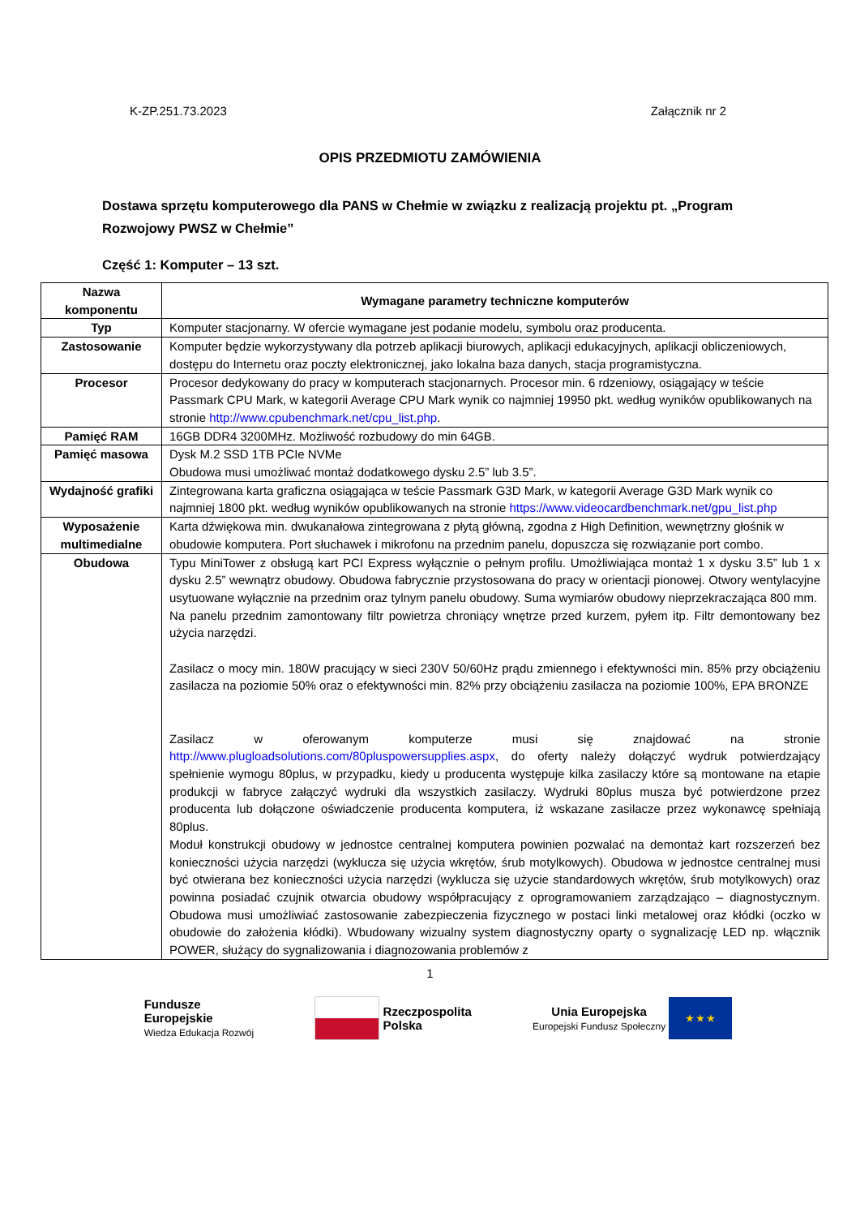K-ZP.251.73.2023 Załącznik nr 2
OPIS PRZEDMIOTU ZAMÓWIENIA
Dostawa sprzętu komputerowego dla PANS w Chełmie w związku z realizacją projektu pt. „Program Rozwojowy PWSZ w Chełmie”
Część 1: Komputer – 13 szt.
| Nazwa komponentu | Wymagane parametry techniczne komputerów |
| --- | --- |
| Typ | Komputer stacjonarny. W ofercie wymagane jest podanie modelu, symbolu oraz producenta. |
| Zastosowanie | Komputer będzie wykorzystywany dla potrzeb aplikacji biurowych, aplikacji edukacyjnych, aplikacji obliczeniowych, dostępu do Internetu oraz poczty elektronicznej, jako lokalna baza danych, stacja programistyczna. |
| Procesor | Procesor dedykowany do pracy w komputerach stacjonarnych. Procesor min. 6 rdzeniowy, osiągający w teście Passmark CPU Mark, w kategorii Average CPU Mark wynik co najmniej 19950 pkt. według wyników opublikowanych na stronie http://www.cpubenchmark.net/cpu_list.php . |
| Pamięć RAM | 16GB DDR4 3200MHz. Możliwość rozbudowy do min 64GB. |
| Pamięć masowa | Dysk M.2 SSD 1TB PCIe NVMe Obudowa musi umożliwać montaż dodatkowego dysku 2.5” lub 3.5”. |
| Wydajność grafiki | Zintegrowana karta graficzna osiągająca w teście Passmark G3D Mark, w kategorii Average G3D Mark wynik co najmniej 1800 pkt. według wyników opublikowanych na stronie https://www.videocardbenchmark.net/gpu_list.php |
| Wyposażenie multimedialne | Karta dźwiękowa min. dwukanałowa zintegrowana z płytą główną, zgodna z High Definition, wewnętrzny głośnik w obudowie komputera. Port słuchawek i mikrofonu na przednim panelu, dopuszcza się rozwiązanie port combo. |
| Obudowa | Typu MiniTower z obsługą kart PCI Express wyłącznie o pełnym profilu. Umożliwiająca montaż 1 x dysku 3.5” lub 1 x dysku 2.5” wewnątrz obudowy. Obudowa fabrycznie przystosowana do pracy w orientacji pionowej. Otwory wentylacyjne usytuowane wyłącznie na przednim oraz tylnym panelu obudowy. Suma wymiarów obudowy nieprzekraczająca 800 mm. Na panelu przednim zamontowany filtr powietrza chroniący wnętrze przed kurzem, pyłem itp. Filtr demontowany bez użycia narzędzi. Zasilacz o mocy min. 180W pracujący w sieci 230V 50/60Hz prądu zmiennego i efektywności min. 85% przy obciążeniu zasilacza na poziomie 50% oraz o efektywności min. 82% przy obciążeniu zasilacza na poziomie 100%, EPA BRONZE Zasilacz w oferowanym komputerze musi się znajdować na stronie http://www.plugloadsolutions.com/80pluspowersupplies.aspx , do oferty należy dołączyć wydruk potwierdzający spełnienie wymogu 80plus, w przypadku, kiedy u producenta występuje kilka zasilaczy które są montowane na etapie produkcji w fabryce załączyć wydruki dla wszystkich zasilaczy. Wydruki 80plus musza być potwierdzone przez producenta lub dołączone oświadczenie producenta komputera, iż wskazane zasilacze przez wykonawcę spełniają 80plus. Moduł konstrukcji obudowy w jednostce centralnej komputera powinien pozwalać na demontaż kart rozszerzeń bez konieczności użycia narzędzi (wyklucza się użycia wkrętów, śrub motylkowych). Obudowa w jednostce centralnej musi być otwierana bez konieczności użycia narzędzi (wyklucza się użycie standardowych wkrętów, śrub motylkowych) oraz powinna posiadać czujnik otwarcia obudowy współpracujący z oprogramowaniem zarządzająco – diagnostycznym. Obudowa musi umożliwiać zastosowanie zabezpieczenia fizycznego w postaci linki metalowej oraz kłódki (oczko w obudowie do założenia kłódki). Wbudowany wizualny system diagnostyczny oparty o sygnalizację LED np. włącznik POWER, służący do sygnalizowania i diagnozowania problemów z |
1
Fundusze
Europejskie
Wiedza Edukacja Rozwój
Rzeczpospolita
Polska
Unia Europejska
Europejski Fundusz Społeczny ★ ★ ★